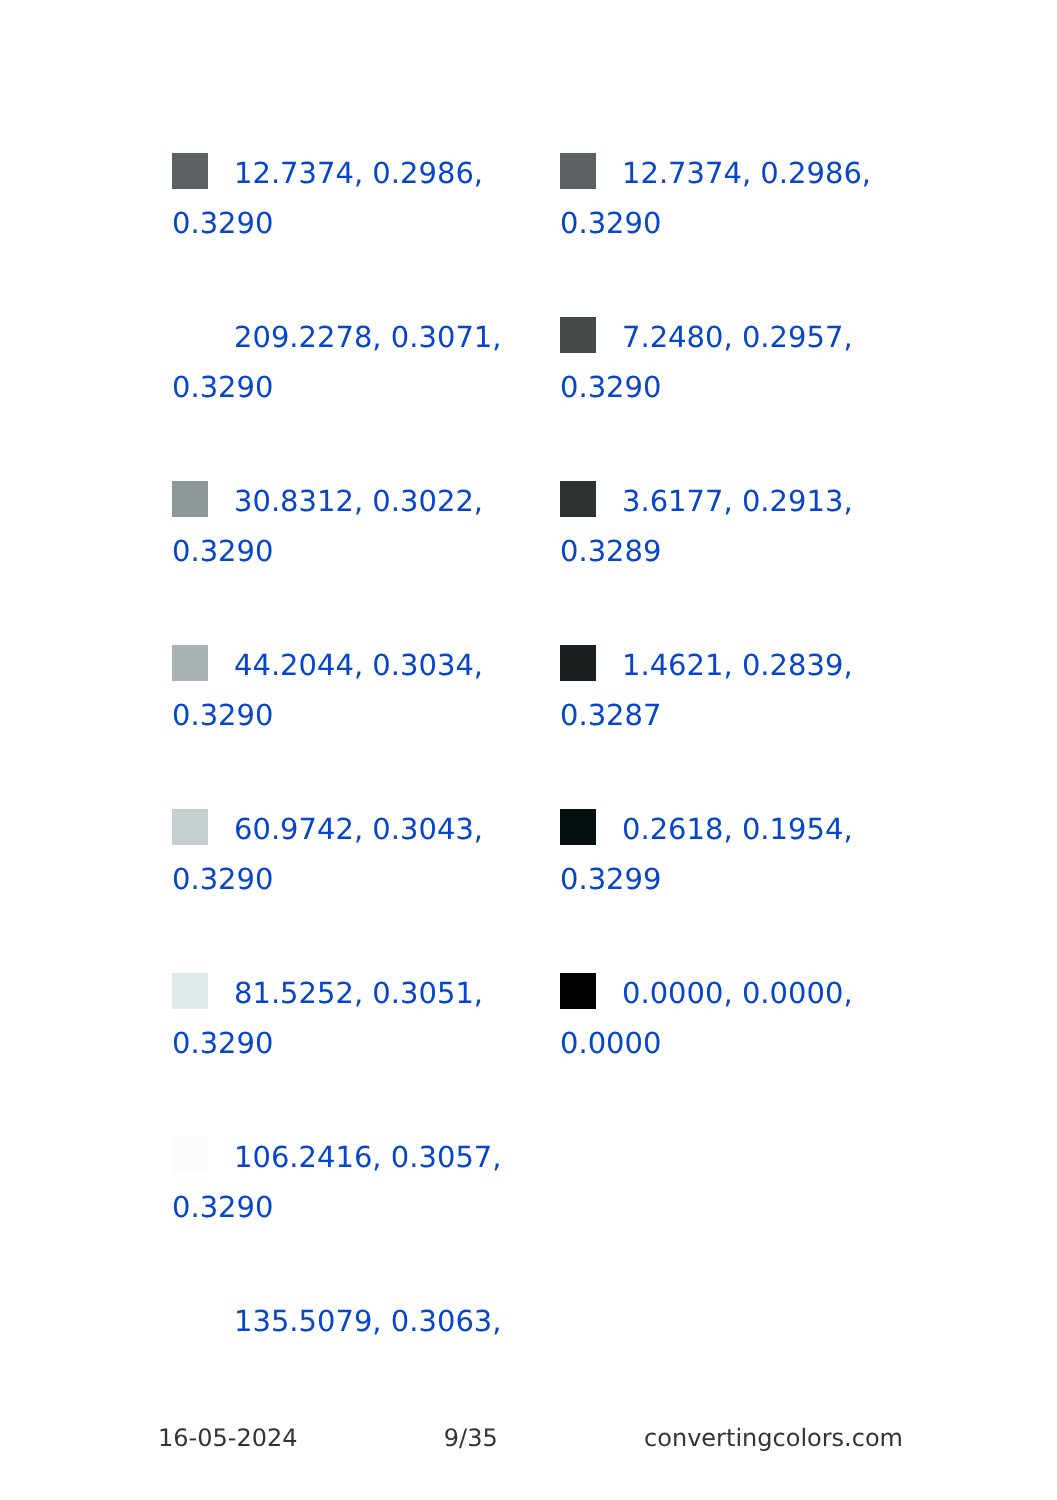12.7374, 0.2986,
0.3290
12.7374, 0.2986,
0.3290
209.2278, 0.3071,
0.3290
7.2480, 0.2957,
0.3290
30.8312, 0.3022,
0.3290
3.6177, 0.2913,
0.3289
44.2044, 0.3034,
0.3290
1.4621, 0.2839,
0.3287
60.9742, 0.3043,
0.3290
0.2618, 0.1954,
0.3299
81.5252, 0.3051,
0.3290
0.0000, 0.0000,
0.0000
106.2416, 0.3057,
0.3290
135.5079, 0.3063,
16-05-2024 9/35 convertingcolors.com